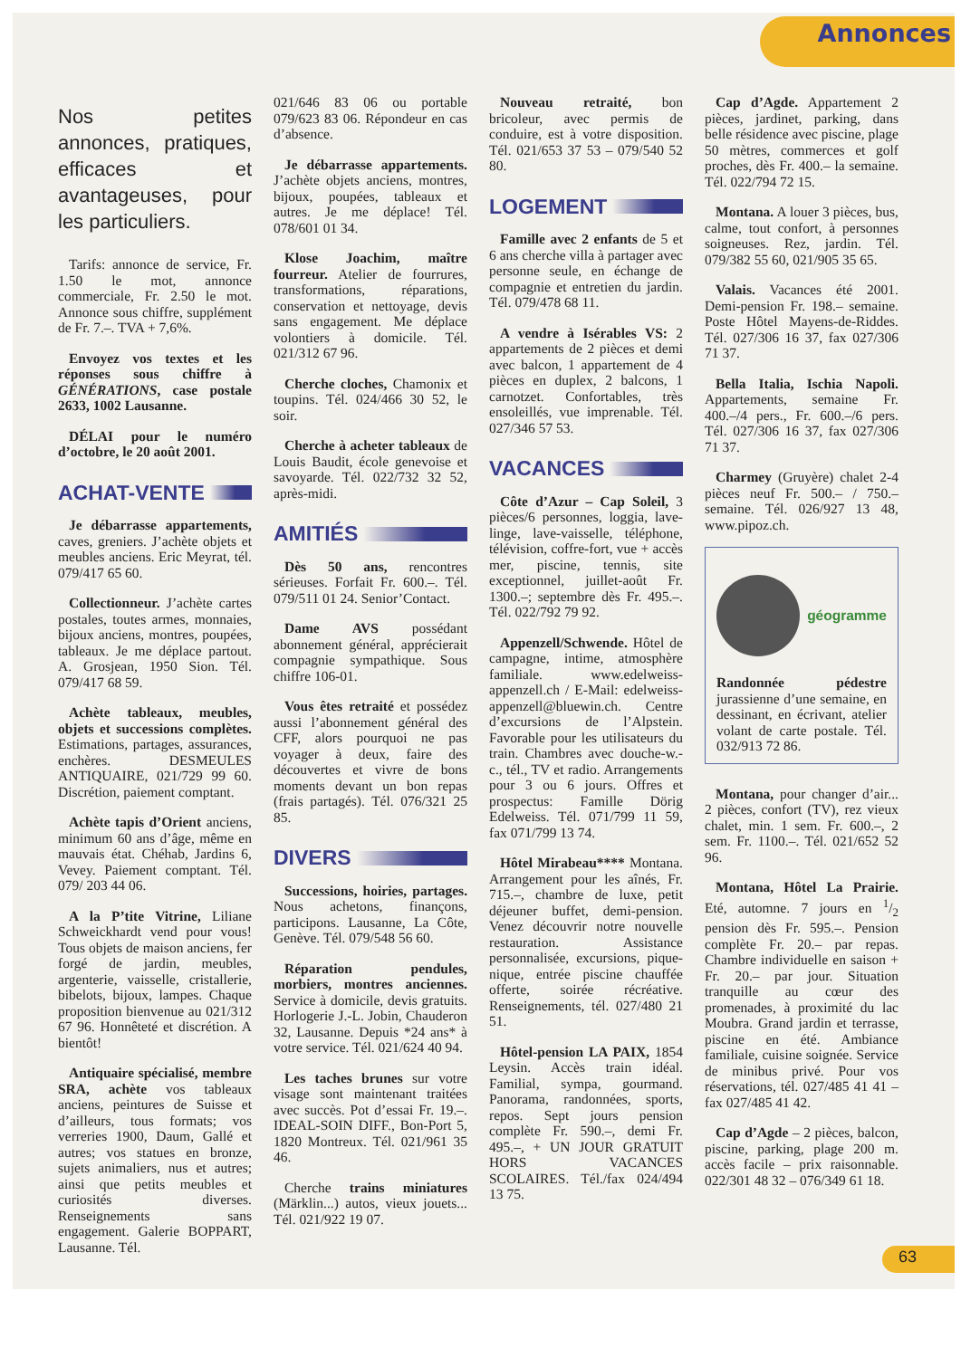Annonces
Nos petites annonces, pratiques, efficaces et avantageuses, pour les particuliers.
Tarifs: annonce de service, Fr. 1.50 le mot, annonce commerciale, Fr. 2.50 le mot. Annonce sous chiffre, supplément de Fr. 7.–. TVA + 7,6%.
Envoyez vos textes et les réponses sous chiffre à GÉNÉRATIONS, case postale 2633, 1002 Lausanne.
DÉLAI pour le numéro d’octobre, le 20 août 2001.
ACHAT-VENTE
Je débarrasse appartements, caves, greniers. J’achète objets et meubles anciens. Eric Meyrat, tél. 079/417 65 60.
Collectionneur. J’achète cartes postales, toutes armes, monnaies, bijoux anciens, montres, poupées, tableaux. Je me déplace partout. A. Grosjean, 1950 Sion. Tél. 079/417 68 59.
Achète tableaux, meubles, objets et successions complètes. Estimations, partages, assurances, enchères. DESMEULES ANTIQUAIRE, 021/729 99 60. Discrétion, paiement comptant.
Achète tapis d’Orient anciens, minimum 60 ans d’âge, même en mauvais état. Chéhab, Jardins 6, Vevey. Paiement comptant. Tél. 079/ 203 44 06.
A la P’tite Vitrine, Liliane Schweickhardt vend pour vous! Tous objets de maison anciens, fer forgé de jardin, meubles, argenterie, vaisselle, cristallerie, bibelots, bijoux, lampes. Chaque proposition bienvenue au 021/312 67 96. Honnêteté et discrétion. A bientôt!
Antiquaire spécialisé, membre SRA, achète vos tableaux anciens, peintures de Suisse et d’ailleurs, tous formats; vos verreries 1900, Daum, Gallé et autres; vos statues en bronze, sujets animaliers, nus et autres; ainsi que petits meubles et curiosités diverses. Renseignements sans engagement. Galerie BOPPART, Lausanne. Tél.
021/646 83 06 ou portable 079/623 83 06. Répondeur en cas d’absence.
Je débarrasse appartements. J’achète objets anciens, montres, bijoux, poupées, tableaux et autres. Je me déplace! Tél. 078/601 01 34.
Klose Joachim, maître fourreur. Atelier de fourrures, transformations, réparations, conservation et nettoyage, devis sans engagement. Me déplace volontiers à domicile. Tél. 021/312 67 96.
Cherche cloches, Chamonix et toupins. Tél. 024/466 30 52, le soir.
Cherche à acheter tableaux de Louis Baudit, école genevoise et savoyarde. Tél. 022/732 32 52, après-midi.
AMITIÉS
Dès 50 ans, rencontres sérieuses. Forfait Fr. 600.–. Tél. 079/511 01 24. Senior’Contact.
Dame AVS possédant abonnement général, apprécierait compagnie sympathique. Sous chiffre 106-01.
Vous êtes retraité et possédez aussi l’abonnement général des CFF, alors pourquoi ne pas voyager à deux, faire des découvertes et vivre de bons moments devant un bon repas (frais partagés). Tél. 076/321 25 85.
DIVERS
Successions, hoiries, partages. Nous achetons, finançons, participons. Lausanne, La Côte, Genève. Tél. 079/548 56 60.
Réparation pendules, morbiers, montres anciennes. Service à domicile, devis gratuits. Horlogerie J.-L. Jobin, Chauderon 32, Lausanne. Depuis *24 ans* à votre service. Tél. 021/624 40 94.
Les taches brunes sur votre visage sont maintenant traitées avec succès. Pot d’essai Fr. 19.–. IDEAL-SOIN DIFF., Bon-Port 5, 1820 Montreux. Tél. 021/961 35 46.
Cherche trains miniatures (Märklin...) autos, vieux jouets... Tél. 021/922 19 07.
Nouveau retraité, bon bricoleur, avec permis de conduire, est à votre disposition. Tél. 021/653 37 53 – 079/540 52 80.
LOGEMENT
Famille avec 2 enfants de 5 et 6 ans cherche villa à partager avec personne seule, en échange de compagnie et entretien du jardin. Tél. 079/478 68 11.
A vendre à Isérables VS: 2 appartements de 2 pièces et demi avec balcon, 1 appartement de 4 pièces en duplex, 2 balcons, 1 carnotzet. Confortables, très ensoleillés, vue imprenable. Tél. 027/346 57 53.
VACANCES
Côte d’Azur – Cap Soleil, 3 pièces/6 personnes, loggia, lave-linge, lave-vaisselle, téléphone, télévision, coffre-fort, vue + accès mer, piscine, tennis, site exceptionnel, juillet-août Fr. 1300.–; septembre dès Fr. 495.–. Tél. 022/792 79 92.
Appenzell/Schwende. Hôtel de campagne, intime, atmosphère familiale. www.edelweiss-appenzell.ch / E-Mail: edelweiss-appenzell@bluewin.ch. Centre d’excursions de l’Alpstein. Favorable pour les utilisateurs du train. Chambres avec douche-w.-c., tél., TV et radio. Arrangements pour 3 ou 6 jours. Offres et prospectus: Famille Dörig Edelweiss. Tél. 071/799 11 59, fax 071/799 13 74.
Hôtel Mirabeau**** Montana. Arrangement pour les aînés, Fr. 715.–, chambre de luxe, petit déjeuner buffet, demi-pension. Venez découvrir notre nouvelle restauration. Assistance personnalisée, excursions, pique-nique, entrée piscine chauffée offerte, soirée récréative. Renseignements, tél. 027/480 21 51.
Hôtel-pension LA PAIX, 1854 Leysin. Accès train idéal. Familial, sympa, gourmand. Panorama, randonnées, sports, repos. Sept jours pension complète Fr. 590.–, demi Fr. 495.–, + UN JOUR GRATUIT HORS VACANCES SCOLAIRES. Tél./fax 024/494 13 75.
Cap d’Agde. Appartement 2 pièces, jardinet, parking, dans belle résidence avec piscine, plage 50 mètres, commerces et golf proches, dès Fr. 400.– la semaine. Tél. 022/794 72 15.
Montana. A louer 3 pièces, bus, calme, tout confort, à personnes soigneuses. Rez, jardin. Tél. 079/382 55 60, 021/905 35 65.
Valais. Vacances été 2001. Demi-pension Fr. 198.– semaine. Poste Hôtel Mayens-de-Riddes. Tél. 027/306 16 37, fax 027/306 71 37.
Bella Italia, Ischia Napoli. Appartements, semaine Fr. 400.–/4 pers., Fr. 600.–/6 pers. Tél. 027/306 16 37, fax 027/306 71 37.
Charmey (Gruyère) chalet 2-4 pièces neuf Fr. 500.– / 750.– semaine. Tél. 026/927 13 48, www.pipoz.ch.
géogramme
Randonnée pédestre jurassienne d’une semaine, en dessinant, en écrivant, atelier volant de carte postale. Tél. 032/913 72 86.
Montana, pour changer d’air... 2 pièces, confort (TV), rez vieux chalet, min. 1 sem. Fr. 600.–, 2 sem. Fr. 1100.–. Tél. 021/652 52 96.
Montana, Hôtel La Prairie. Eté, automne. 7 jours en 1/2 pension dès Fr. 595.–. Pension complète Fr. 20.– par repas. Chambre individuelle en saison + Fr. 20.– par jour. Situation tranquille au cœur des promenades, à proximité du lac Moubra. Grand jardin et terrasse, piscine en été. Ambiance familiale, cuisine soignée. Service de minibus privé. Pour vos réservations, tél. 027/485 41 41 – fax 027/485 41 42.
Cap d’Agde – 2 pièces, balcon, piscine, parking, plage 200 m. accès facile – prix raisonnable. 022/301 48 32 – 076/349 61 18.
63